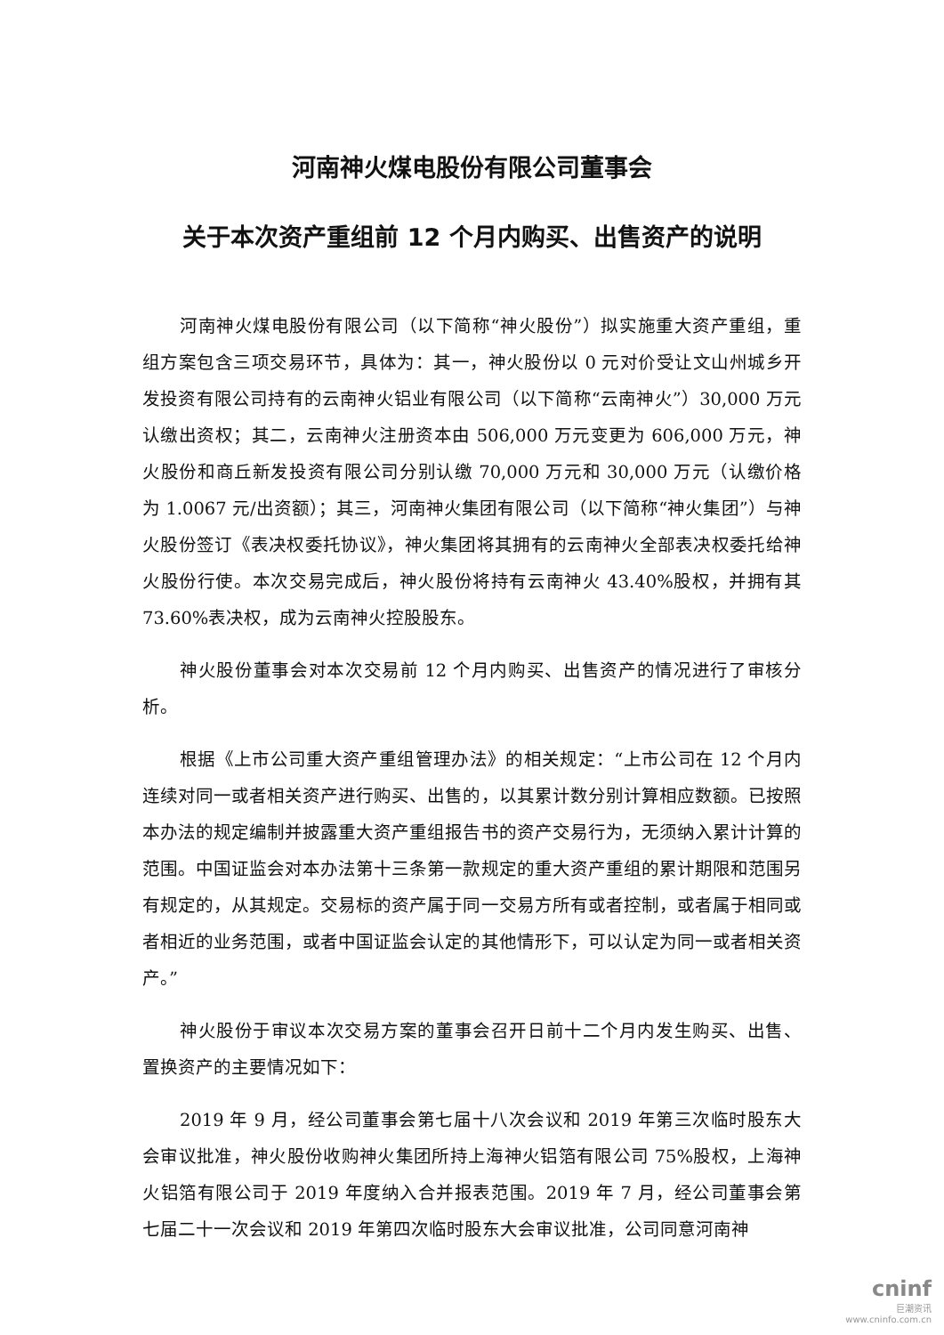河南神火煤电股份有限公司董事会
关于本次资产重组前 12 个月内购买、出售资产的说明
河南神火煤电股份有限公司（以下简称“神火股份”）拟实施重大资产重组，重组方案包含三项交易环节，具体为：其一，神火股份以 0 元对价受让文山州城乡开发投资有限公司持有的云南神火铝业有限公司（以下简称“云南神火”）30,000 万元认缴出资权；其二，云南神火注册资本由 506,000 万元变更为 606,000 万元，神火股份和商丘新发投资有限公司分别认缴 70,000 万元和 30,000 万元（认缴价格为 1.0067 元/出资额）；其三，河南神火集团有限公司（以下简称“神火集团”）与神火股份签订《表决权委托协议》，神火集团将其拥有的云南神火全部表决权委托给神火股份行使。本次交易完成后，神火股份将持有云南神火 43.40%股权，并拥有其 73.60%表决权，成为云南神火控股股东。
神火股份董事会对本次交易前 12 个月内购买、出售资产的情况进行了审核分析。
根据《上市公司重大资产重组管理办法》的相关规定：“上市公司在 12 个月内连续对同一或者相关资产进行购买、出售的，以其累计数分别计算相应数额。已按照本办法的规定编制并披露重大资产重组报告书的资产交易行为，无须纳入累计计算的范围。中国证监会对本办法第十三条第一款规定的重大资产重组的累计期限和范围另有规定的，从其规定。交易标的资产属于同一交易方所有或者控制，或者属于相同或者相近的业务范围，或者中国证监会认定的其他情形下，可以认定为同一或者相关资产。”
神火股份于审议本次交易方案的董事会召开日前十二个月内发生购买、出售、置换资产的主要情况如下：
2019 年 9 月，经公司董事会第七届十八次会议和 2019 年第三次临时股东大会审议批准，神火股份收购神火集团所持上海神火铝箔有限公司 75%股权，上海神火铝箔有限公司于 2019 年度纳入合并报表范围。2019 年 7 月，经公司董事会第七届二十一次会议和 2019 年第四次临时股东大会审议批准，公司同意河南神
cninf
巨潮资讯
www.cninfo.com.cn